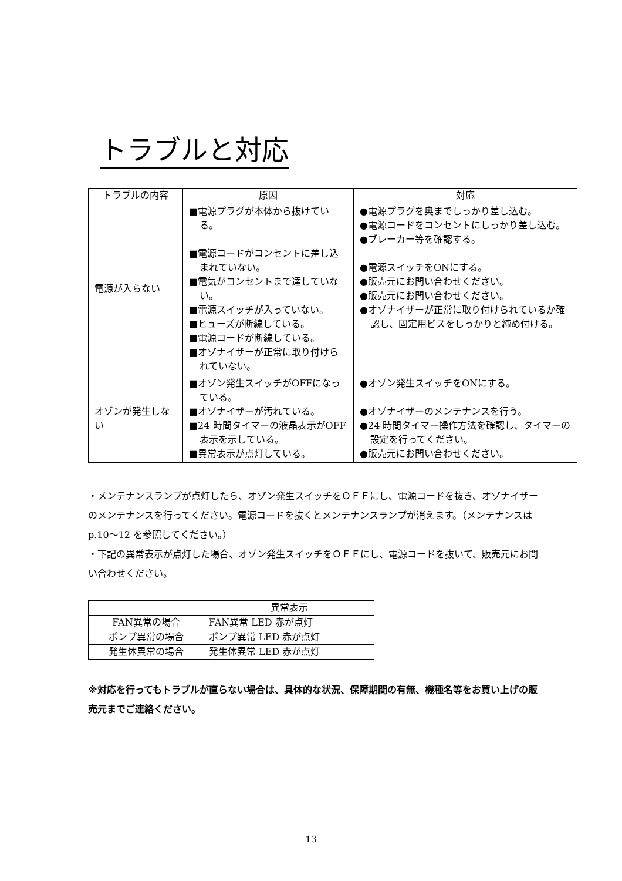トラブルと対応
| トラブルの内容 | 原因 | 対応 |
| --- | --- | --- |
| 電源が入らない | ■電源プラグが本体から抜けている。 ■電源コードがコンセントに差し込まれていない。 ■電気がコンセントまで達していない。 ■電源スイッチが入っていない。 ■ヒューズが断線している。 ■電源コードが断線している。 ■オゾナイザーが正常に取り付けられていない。 | ●電源プラグを奥までしっかり差し込む。 ●電源コードをコンセントにしっかり差し込む。 ●ブレーカー等を確認する。 ●電源スイッチをONにする。 ●販売元にお問い合わせください。 ●販売元にお問い合わせください。 ●オゾナイザーが正常に取り付けられているか確認し、固定用ビスをしっかりと締め付ける。 |
| オゾンが発生しない | ■オゾン発生スイッチがOFFになっている。 ■オゾナイザーが汚れている。 ■24 時間タイマーの液晶表示がOFF表示を示している。 ■異常表示が点灯している。 | ●オゾン発生スイッチをONにする。 ●オゾナイザーのメンテナンスを行う。 ●24 時間タイマー操作方法を確認し、タイマーの設定を行ってください。 ●販売元にお問い合わせください。 |
・メンテナンスランプが点灯したら、オゾン発生スイッチをＯＦＦにし、電源コードを抜き、オゾナイザーのメンテナンスを行ってください。電源コードを抜くとメンテナンスランプが消えます。（メンテナンスは p.10〜12 を参照してください。）
・下記の異常表示が点灯した場合、オゾン発生スイッチをＯＦＦにし、電源コードを抜いて、販売元にお問い合わせください。
| | 異常表示 |
| --- | --- |
| FAN異常の場合 | FAN異常 LED 赤が点灯 |
| ポンプ異常の場合 | ポンプ異常 LED 赤が点灯 |
| 発生体異常の場合 | 発生体異常 LED 赤が点灯 |
※対応を行ってもトラブルが直らない場合は、具体的な状況、保障期間の有無、機種名等をお買い上げの販売元までご連絡ください。
13